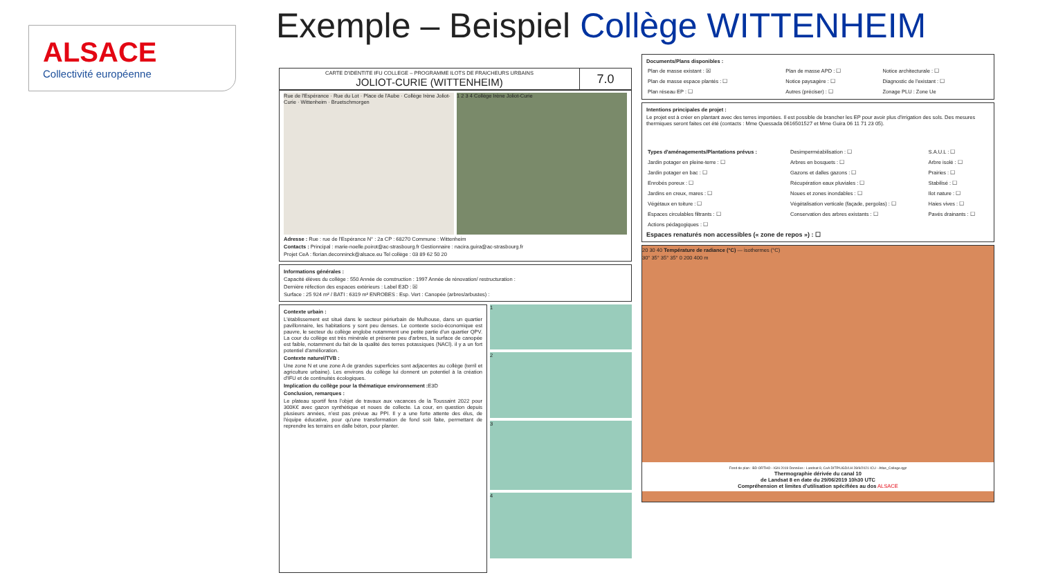ALSACE
Collectivité européenne
Exemple – Beispiel Collège WITTENHEIM
| CARTE D'IDENTITE IFU COLLEGE – PROGRAMME ILOTS DE FRAICHEURS URBAINS JOLIOT-CURIE (WITTENHEIM) | 7.0 |
Rue de l'Espérance · Rue du Lot · Place de l'Aube · Collège Irène Joliot-Curie · Wittenheim · Bruetschmorgen
1 2 3 4 Collège Irène Joliot-Curie
Adresse : Rue : rue de l'Espérance N° : 2a CP : 68270 Commune : Wittenheim
Contacts : Principal : marie-noelle.poirot@ac-strasbourg.fr Gestionnaire : nacira.guira@ac-strasbourg.fr
Projet CeA : florian.deconninck@alsace.eu Tel collège : 03 89 62 50 20
Informations générales :
Capacité élèves du collège : 550 Année de construction : 1997 Année de rénovation/ restructuration :
Dernière réfection des espaces extérieurs : Label E3D : ☒
Surface : 25 924 m² / BATI : 6319 m² ENROBES : Esp. Vert : Canopée (arbres/arbustes) :
Contexte urbain :
L'établissement est situé dans le secteur périurbain de Mulhouse, dans un quartier pavillonnaire, les habitations y sont peu denses. Le contexte socio-économique est pauvre, le secteur du collège englobe notamment une petite partie d'un quartier QPV. La cour du collège est très minérale et présente peu d'arbres, la surface de canopée est faible, notamment du fait de la qualité des terres potassiques (NACl). il y a un fort potentiel d'amélioration.
Contexte naturel/TVB :
Une zone N et une zone A de grandes superficies sont adjacentes au collège (terril et agriculture urbaine). Les environs du collège lui donnent un potentiel à la création d'IFU et de continuités écologiques.
Implication du collège pour la thématique environnement : E3D
Conclusion, remarques :
Le plateau sportif fera l'objet de travaux aux vacances de la Toussaint 2022 pour 300K€ avec gazon synthétique et noues de collecte. La cour, en question depuis plusieurs années, n'est pas prévue au PPI. Il y a une forte attente des élus, de l'équipe éducative, pour qu'une transformation de fond soit faite, permettant de reprendre les terrains en dalle béton, pour planter.
1
2
3
4
Documents/Plans disponibles :
| Plan de masse existant : ☒ | Plan de masse APD : ☐ | Notice architecturale : ☐ |
| Plan de masse espace plantés : ☐ | Notice paysagère : ☐ | Diagnostic de l'existant : ☐ |
| Plan réseau EP : ☐ | Autres (préciser) : ☐ | Zonage PLU : Zone Ue |
Intentions principales de projet :
Le projet est à créer en plantant avec des terres importées. Il est possible de brancher les EP pour avoir plus d'irrigation des sols. Des mesures thermiques seront faites cet été (contacts : Mme Quessada 0616501527 et Mme Guira 06 11 71 23 05).
| Types d'aménagements/Plantations prévus : | Desimperméabilisation : ☐ | S.A.U.L : ☐ |
| Jardin potager en pleine-terre : ☐ | Arbres en bosquets : ☐ | Arbre isolé : ☐ |
| Jardin potager en bac : ☐ | Gazons et dalles gazons : ☐ | Prairies : ☐ |
| Enrobés poreux : ☐ | Récupération eaux pluviales : ☐ | Stabilisé : ☐ |
| Jardins en creux, mares : ☐ | Noues et zones inondables : ☐ | Ilot nature : ☐ |
| Végétaux en toiture : ☐ | Végétalisation verticale (façade, pergolas) : ☐ | Haies vives : ☐ |
| Espaces circulables filtrants : ☐ | Conservation des arbres existants : ☐ | Pavés drainants : ☐ |
| Actions pédagogiques : ☐ | | |
Espaces renaturés non accessibles (« zone de repos ») : ☐
20 30 40 Température de radiance (°C) — isothermes (°C)
30° 35° 35° 35° 0 200 400 m
Fond de plan : BD ORTHO - IGN 2019 Données : Landsat 8, CeA DITP/UGD/LH 28/9/2021 ICU - Atlas_College.qgz
Thermographie dérivée du canal 10
de Landsat 8 en date du 29/06/2019 10h30 UTC
Compréhension et limites d'utilisation spécifiées au dos ALSACE